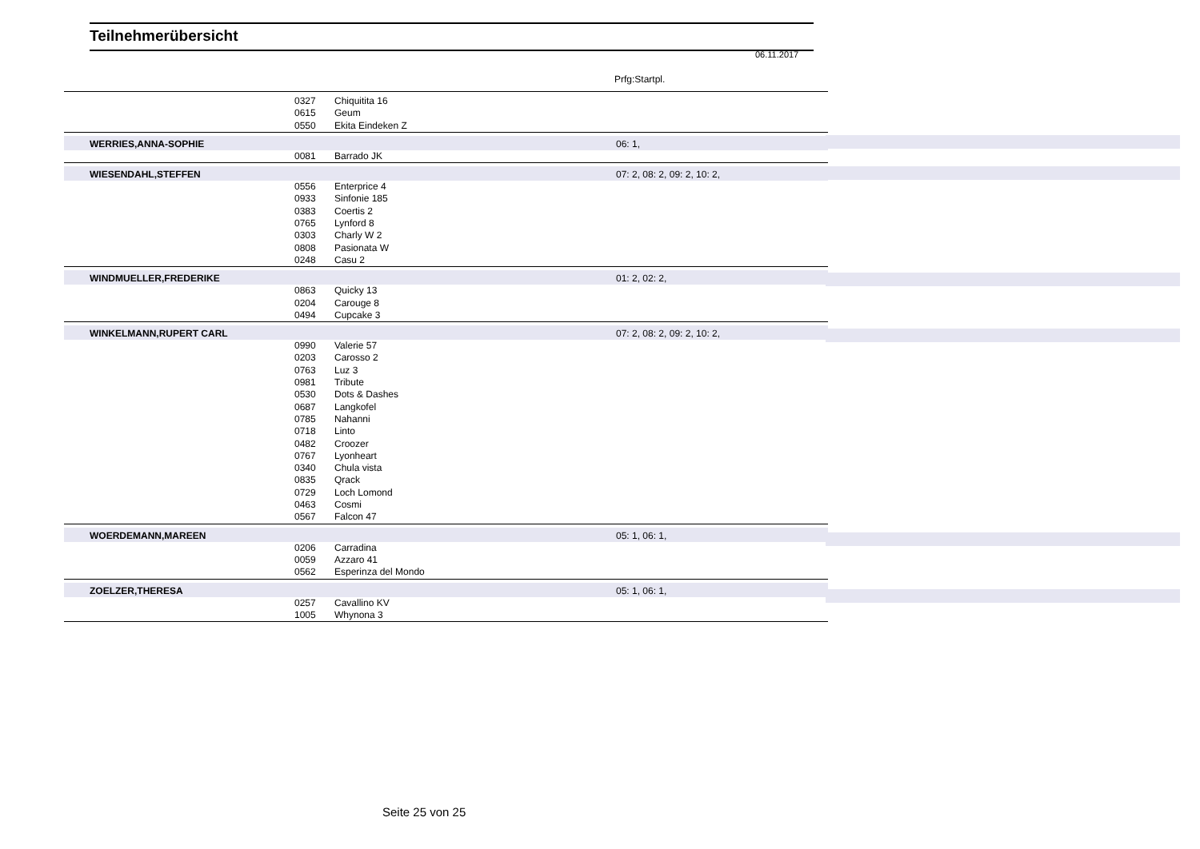Teilnehmerübersicht
06.11.2017
Prfg:Startpl.
| | 0327 | Chiquitita 16 | |
| | 0615 | Geum | |
| | 0550 | Ekita Eindeken Z | |
| WERRIES,ANNA-SOPHIE | | | 06: 1, |
| | 0081 | Barrado JK | |
| WIESENDAHL,STEFFEN | | | 07: 2, 08: 2, 09: 2, 10: 2, |
| | 0556 | Enterprice 4 | |
| | 0933 | Sinfonie 185 | |
| | 0383 | Coertis 2 | |
| | 0765 | Lynford 8 | |
| | 0303 | Charly W 2 | |
| | 0808 | Pasionata W | |
| | 0248 | Casu 2 | |
| WINDMUELLER,FREDERIKE | | | 01: 2, 02: 2, |
| | 0863 | Quicky 13 | |
| | 0204 | Carouge 8 | |
| | 0494 | Cupcake 3 | |
| WINKELMANN,RUPERT CARL | | | 07: 2, 08: 2, 09: 2, 10: 2, |
| | 0990 | Valerie 57 | |
| | 0203 | Carosso 2 | |
| | 0763 | Luz 3 | |
| | 0981 | Tribute | |
| | 0530 | Dots & Dashes | |
| | 0687 | Langkofel | |
| | 0785 | Nahanni | |
| | 0718 | Linto | |
| | 0482 | Croozer | |
| | 0767 | Lyonheart | |
| | 0340 | Chula vista | |
| | 0835 | Qrack | |
| | 0729 | Loch Lomond | |
| | 0463 | Cosmi | |
| | 0567 | Falcon 47 | |
| WOERDEMANN,MAREEN | | | 05: 1, 06: 1, |
| | 0206 | Carradina | |
| | 0059 | Azzaro 41 | |
| | 0562 | Esperinza del Mondo | |
| ZOELZER,THERESA | | | 05: 1, 06: 1, |
| | 0257 | Cavallino KV | |
| | 1005 | Whynona 3 | |
Seite 25 von 25